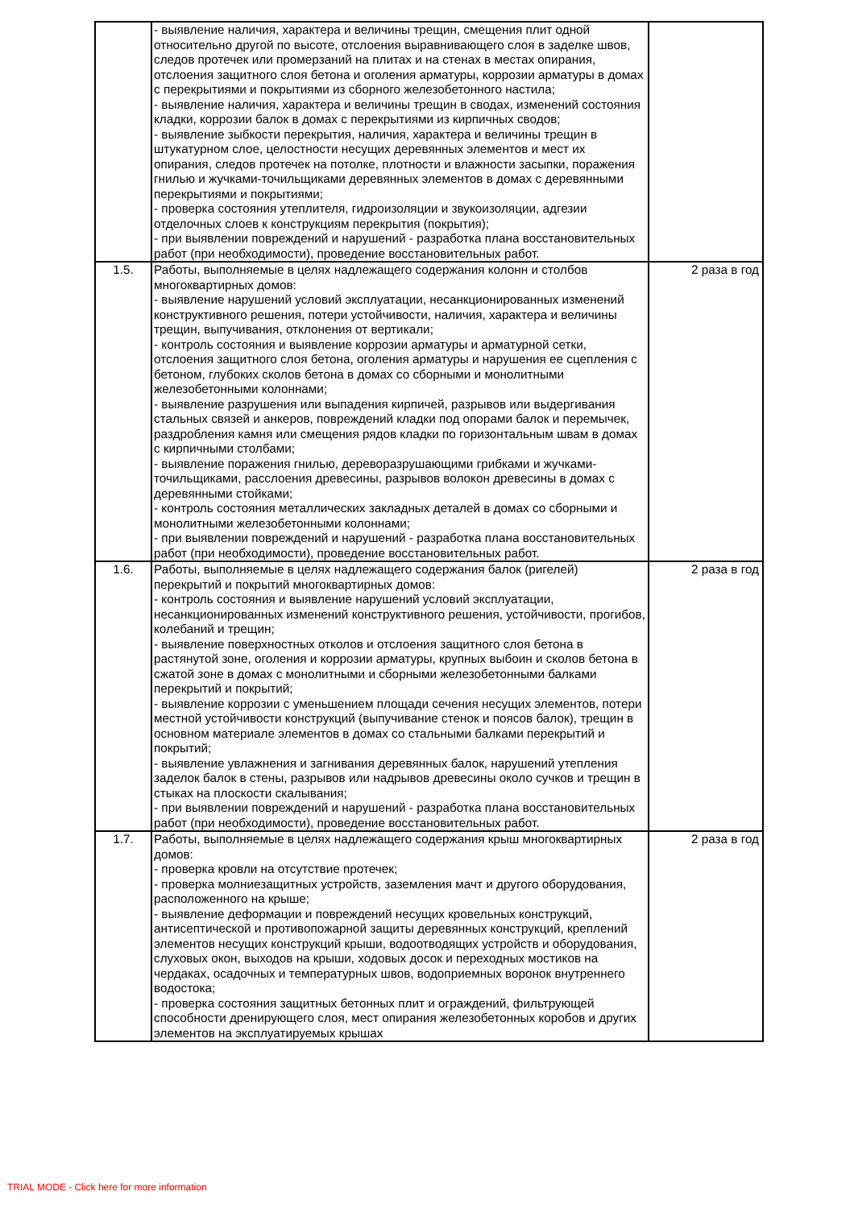| | - выявление наличия, характера и величины трещин, смещения плит одной относительно другой по высоте, отслоения выравнивающего слоя в заделке швов, следов протечек или промерзаний на плитах и на стенах в местах опирания, отслоения защитного слоя бетона и оголения арматуры, коррозии арматуры в домах с перекрытиями и покрытиями из сборного железобетонного настила; - выявление наличия, характера и величины трещин в сводах, изменений состояния кладки, коррозии балок в домах с перекрытиями из кирпичных сводов; - выявление зыбкости перекрытия, наличия, характера и величины трещин в штукатурном слое, целостности несущих деревянных элементов и мест их опирания, следов протечек на потолке, плотности и влажности засыпки, поражения гнилью и жучками-точильщиками деревянных элементов в домах с деревянными перекрытиями и покрытиями; - проверка состояния утеплителя, гидроизоляции и звукоизоляции, адгезии отделочных слоев к конструкциям перекрытия (покрытия); - при выявлении повреждений и нарушений - разработка плана восстановительных работ (при необходимости), проведение восстановительных работ. | |
| 1.5. | Работы, выполняемые в целях надлежащего содержания колонн и столбов многоквартирных домов: - выявление нарушений условий эксплуатации, несанкционированных изменений конструктивного решения, потери устойчивости, наличия, характера и величины трещин, выпучивания, отклонения от вертикали; - контроль состояния и выявление коррозии арматуры и арматурной сетки, отслоения защитного слоя бетона, оголения арматуры и нарушения ее сцепления с бетоном, глубоких сколов бетона в домах со сборными и монолитными железобетонными колоннами; - выявление разрушения или выпадения кирпичей, разрывов или выдергивания стальных связей и анкеров, повреждений кладки под опорами балок и перемычек, раздробления камня или смещения рядов кладки по горизонтальным швам в домах с кирпичными столбами; - выявление поражения гнилью, дереворазрушающими грибками и жучками-точильщиками, расслоения древесины, разрывов волокон древесины в домах с деревянными стойками; - контроль состояния металлических закладных деталей в домах со сборными и монолитными железобетонными колоннами; - при выявлении повреждений и нарушений - разработка плана восстановительных работ (при необходимости), проведение восстановительных работ. | 2 раза в год |
| 1.6. | Работы, выполняемые в целях надлежащего содержания балок (ригелей) перекрытий и покрытий многоквартирных домов: - контроль состояния и выявление нарушений условий эксплуатации, несанкционированных изменений конструктивного решения, устойчивости, прогибов, колебаний и трещин; - выявление поверхностных отколов и отслоения защитного слоя бетона в растянутой зоне, оголения и коррозии арматуры, крупных выбоин и сколов бетона в сжатой зоне в домах с монолитными и сборными железобетонными балками перекрытий и покрытий; - выявление коррозии с уменьшением площади сечения несущих элементов, потери местной устойчивости конструкций (выпучивание стенок и поясов балок), трещин в основном материале элементов в домах со стальными балками перекрытий и покрытий; - выявление увлажнения и загнивания деревянных балок, нарушений утепления заделок балок в стены, разрывов или надрывов древесины около сучков и трещин в стыках на плоскости скалывания; - при выявлении повреждений и нарушений - разработка плана восстановительных работ (при необходимости), проведение восстановительных работ. | 2 раза в год |
| 1.7. | Работы, выполняемые в целях надлежащего содержания крыш многоквартирных домов: - проверка кровли на отсутствие протечек; - проверка молниезащитных устройств, заземления мачт и другого оборудования, расположенного на крыше; - выявление деформации и повреждений несущих кровельных конструкций, антисептической и противопожарной защиты деревянных конструкций, креплений элементов несущих конструкций крыши, водоотводящих устройств и оборудования, слуховых окон, выходов на крыши, ходовых досок и переходных мостиков на чердаках, осадочных и температурных швов, водоприемных воронок внутреннего водостока; - проверка состояния защитных бетонных плит и ограждений, фильтрующей способности дренирующего слоя, мест опирания железобетонных коробов и других элементов на эксплуатируемых крышах | 2 раза в год |
TRIAL MODE - Click here for more information